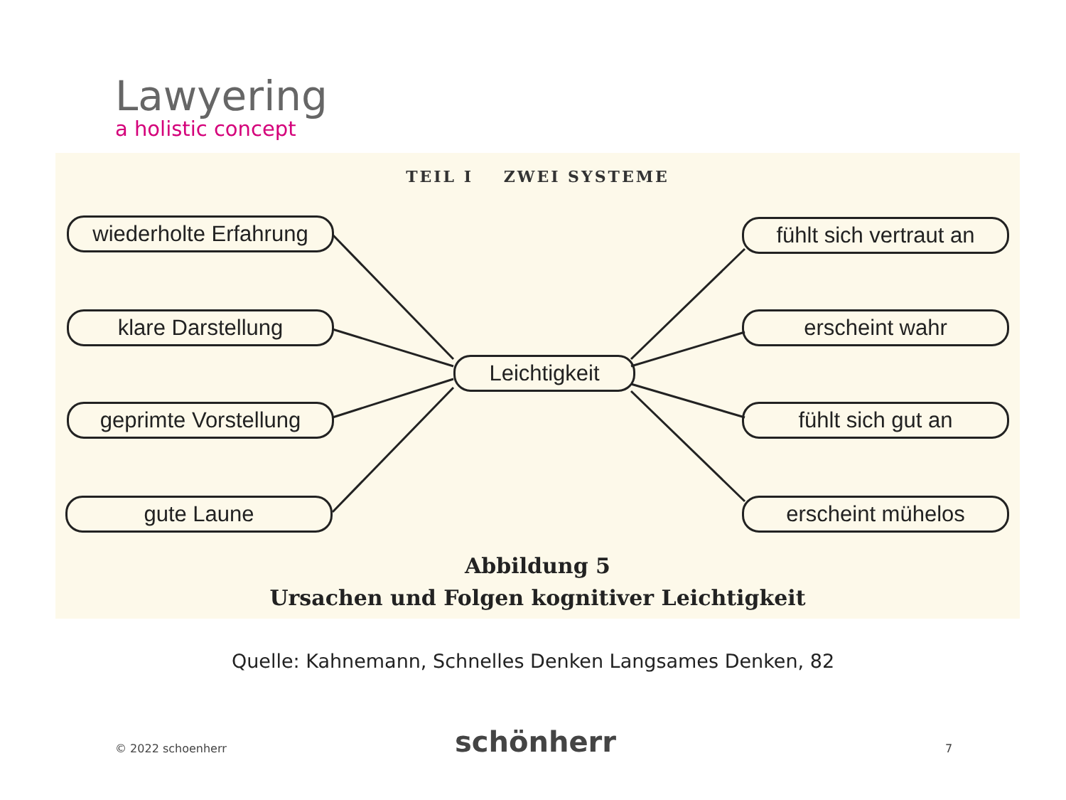Lawyering
a holistic concept
TEIL I ZWEI SYSTEME
wiederholte Erfahrung
klare Darstellung
geprimte Vorstellung
gute Laune
Leichtigkeit
fühlt sich vertraut an
erscheint wahr
fühlt sich gut an
erscheint mühelos
Abbildung 5
Ursachen und Folgen kognitiver Leichtigkeit
Quelle: Kahnemann, Schnelles Denken Langsames Denken, 82
© 2022 schoenherr schönherr 7